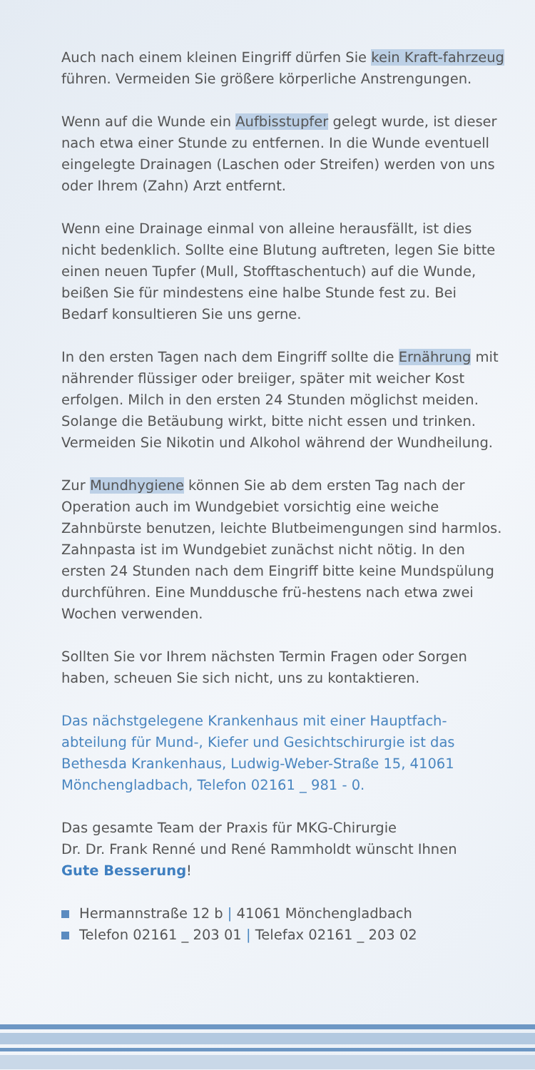Auch nach einem kleinen Eingriff dürfen Sie kein Kraft-fahrzeug führen. Vermeiden Sie größere körperliche Anstrengungen.
Wenn auf die Wunde ein Aufbisstupfer gelegt wurde, ist dieser nach etwa einer Stunde zu entfernen. In die Wunde eventuell eingelegte Drainagen (Laschen oder Streifen) werden von uns oder Ihrem (Zahn) Arzt entfernt.
Wenn eine Drainage einmal von alleine herausfällt, ist dies nicht bedenklich. Sollte eine Blutung auftreten, legen Sie bitte einen neuen Tupfer (Mull, Stofftaschentuch) auf die Wunde, beißen Sie für mindestens eine halbe Stunde fest zu. Bei Bedarf konsultieren Sie uns gerne.
In den ersten Tagen nach dem Eingriff sollte die Ernährung mit nährender flüssiger oder breiiger, später mit weicher Kost erfolgen. Milch in den ersten 24 Stunden möglichst meiden. Solange die Betäubung wirkt, bitte nicht essen und trinken. Vermeiden Sie Nikotin und Alkohol während der Wundheilung.
Zur Mundhygiene können Sie ab dem ersten Tag nach der Operation auch im Wundgebiet vorsichtig eine weiche Zahnbürste benutzen, leichte Blutbeimengungen sind harmlos. Zahnpasta ist im Wundgebiet zunächst nicht nötig. In den ersten 24 Stunden nach dem Eingriff bitte keine Mundspülung durchführen. Eine Munddusche frü-hestens nach etwa zwei Wochen verwenden.
Sollten Sie vor Ihrem nächsten Termin Fragen oder Sorgen haben, scheuen Sie sich nicht, uns zu kontaktieren.
Das nächstgelegene Krankenhaus mit einer Hauptfach-abteilung für Mund-, Kiefer und Gesichtschirurgie ist das Bethesda Krankenhaus, Ludwig-Weber-Straße 15, 41061 Mönchengladbach, Telefon 02161 _ 981 - 0.
Das gesamte Team der Praxis für MKG-Chirurgie
Dr. Dr. Frank Renné und René Rammholdt wünscht Ihnen
Gute Besserung!
Hermannstraße 12 b | 41061 Mönchengladbach
Telefon 02161 _ 203 01 | Telefax 02161 _ 203 02